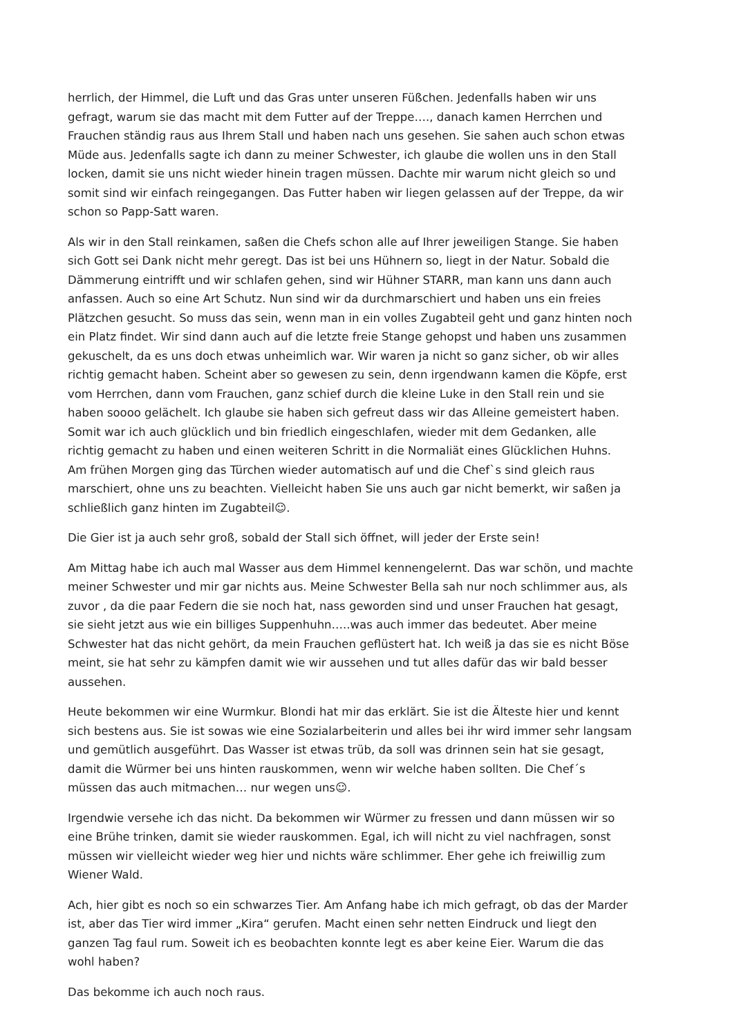herrlich, der Himmel, die Luft und das Gras unter unseren Füßchen. Jedenfalls haben wir uns gefragt, warum sie das macht mit dem Futter auf der Treppe…., danach kamen Herrchen und Frauchen ständig raus aus Ihrem Stall und haben nach uns gesehen. Sie sahen auch schon etwas Müde aus. Jedenfalls sagte ich dann zu meiner Schwester, ich glaube die wollen uns in den Stall locken, damit sie uns nicht wieder hinein tragen müssen. Dachte mir warum nicht gleich so und somit sind wir einfach reingegangen. Das Futter haben wir liegen gelassen auf der Treppe, da wir schon so Papp-Satt waren.
Als wir in den Stall reinkamen, saßen die Chefs schon alle auf Ihrer jeweiligen Stange. Sie haben sich Gott sei Dank nicht mehr geregt. Das ist bei uns Hühnern so, liegt in der Natur. Sobald die Dämmerung eintrifft und wir schlafen gehen, sind wir Hühner STARR, man kann uns dann auch anfassen. Auch so eine Art Schutz. Nun sind wir da durchmarschiert und haben uns ein freies Plätzchen gesucht. So muss das sein, wenn man in ein volles Zugabteil geht und ganz hinten noch ein Platz findet. Wir sind dann auch auf die letzte freie Stange gehopst und haben uns zusammen gekuschelt, da es uns doch etwas unheimlich war. Wir waren ja nicht so ganz sicher, ob wir alles richtig gemacht haben. Scheint aber so gewesen zu sein, denn irgendwann kamen die Köpfe, erst vom Herrchen, dann vom Frauchen, ganz schief durch die kleine Luke in den Stall rein und sie haben soooo gelächelt. Ich glaube sie haben sich gefreut dass wir das Alleine gemeistert haben. Somit war ich auch glücklich und bin friedlich eingeschlafen, wieder mit dem Gedanken, alle richtig gemacht zu haben und einen weiteren Schritt in die Normaliät eines Glücklichen Huhns. Am frühen Morgen ging das Türchen wieder automatisch auf und die Chef`s sind gleich raus marschiert, ohne uns zu beachten. Vielleicht haben Sie uns auch gar nicht bemerkt, wir saßen ja schließlich ganz hinten im Zugabteil☺.
Die Gier ist ja auch sehr groß, sobald der Stall sich öffnet, will jeder der Erste sein!
Am Mittag habe ich auch mal Wasser aus dem Himmel kennengelernt. Das war schön, und machte meiner Schwester und mir gar nichts aus. Meine Schwester Bella sah nur noch schlimmer aus, als zuvor , da die paar Federn die sie noch hat, nass geworden sind und unser Frauchen hat gesagt, sie sieht jetzt aus wie ein billiges Suppenhuhn…..was auch immer das bedeutet. Aber meine Schwester hat das nicht gehört, da mein Frauchen geflüstert hat. Ich weiß ja das sie es nicht Böse meint, sie hat sehr zu kämpfen damit wie wir aussehen und tut alles dafür das wir bald besser aussehen.
Heute bekommen wir eine Wurmkur. Blondi hat mir das erklärt. Sie ist die Älteste hier und kennt sich bestens aus. Sie ist sowas wie eine Sozialarbeiterin und alles bei ihr wird immer sehr langsam und gemütlich ausgeführt. Das Wasser ist etwas trüb, da soll was drinnen sein hat sie gesagt, damit die Würmer bei uns hinten rauskommen, wenn wir welche haben sollten. Die Chef´s müssen das auch mitmachen… nur wegen uns☺.
Irgendwie versehe ich das nicht. Da bekommen wir Würmer zu fressen und dann müssen wir so eine Brühe trinken, damit sie wieder rauskommen. Egal, ich will nicht zu viel nachfragen, sonst müssen wir vielleicht wieder weg hier und nichts wäre schlimmer. Eher gehe ich freiwillig zum Wiener Wald.
Ach, hier gibt es noch so ein schwarzes Tier. Am Anfang habe ich mich gefragt, ob das der Marder ist, aber das Tier wird immer „Kira“ gerufen. Macht einen sehr netten Eindruck und liegt den ganzen Tag faul rum. Soweit ich es beobachten konnte legt es aber keine Eier. Warum die das wohl haben?
Das bekomme ich auch noch raus.